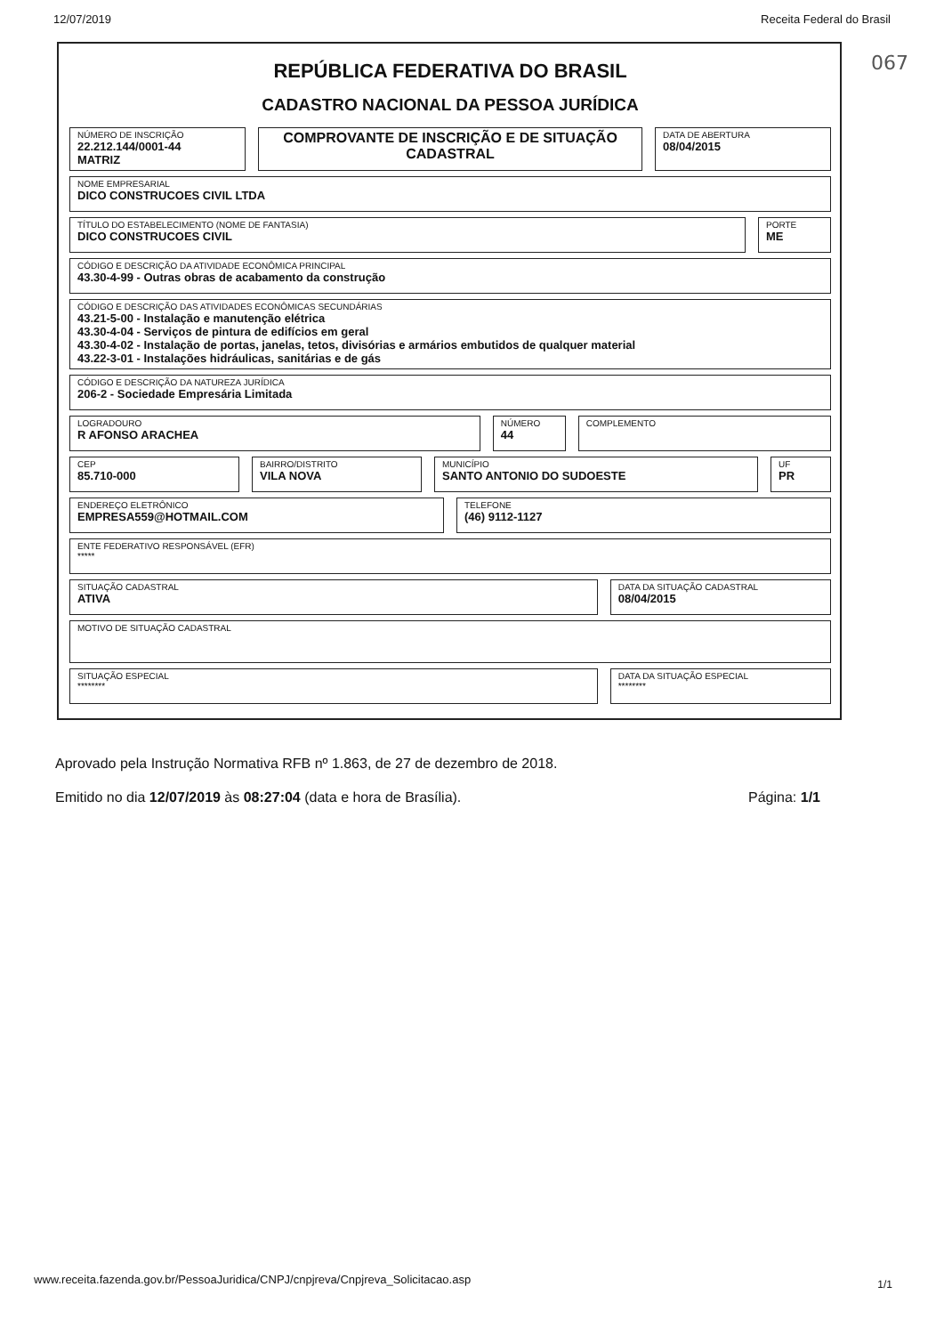12/07/2019 Receita Federal do Brasil
067
REPÚBLICA FEDERATIVA DO BRASIL
CADASTRO NACIONAL DA PESSOA JURÍDICA
NÚMERO DE INSCRIÇÃO
22.212.144/0001-44
MATRIZ
COMPROVANTE DE INSCRIÇÃO E DE SITUAÇÃO CADASTRAL
DATA DE ABERTURA
08/04/2015
NOME EMPRESARIAL
DICO CONSTRUCOES CIVIL LTDA
TÍTULO DO ESTABELECIMENTO (NOME DE FANTASIA)
DICO CONSTRUCOES CIVIL
PORTE
ME
CÓDIGO E DESCRIÇÃO DA ATIVIDADE ECONÔMICA PRINCIPAL
43.30-4-99 - Outras obras de acabamento da construção
CÓDIGO E DESCRIÇÃO DAS ATIVIDADES ECONÔMICAS SECUNDÁRIAS
43.21-5-00 - Instalação e manutenção elétrica
43.30-4-04 - Serviços de pintura de edifícios em geral
43.30-4-02 - Instalação de portas, janelas, tetos, divisórias e armários embutidos de qualquer material
43.22-3-01 - Instalações hidráulicas, sanitárias e de gás
CÓDIGO E DESCRIÇÃO DA NATUREZA JURÍDICA
206-2 - Sociedade Empresária Limitada
LOGRADOURO
R AFONSO ARACHEA
NÚMERO
44
COMPLEMENTO
CEP
85.710-000
BAIRRO/DISTRITO
VILA NOVA
MUNICÍPIO
SANTO ANTONIO DO SUDOESTE
UF
PR
ENDEREÇO ELETRÔNICO
EMPRESA559@HOTMAIL.COM
TELEFONE
(46) 9112-1127
ENTE FEDERATIVO RESPONSÁVEL (EFR)
*****
SITUAÇÃO CADASTRAL
ATIVA
DATA DA SITUAÇÃO CADASTRAL
08/04/2015
MOTIVO DE SITUAÇÃO CADASTRAL
SITUAÇÃO ESPECIAL
********
DATA DA SITUAÇÃO ESPECIAL
********
Aprovado pela Instrução Normativa RFB nº 1.863, de 27 de dezembro de 2018.
Emitido no dia 12/07/2019 às 08:27:04 (data e hora de Brasília). Página: 1/1
www.receita.fazenda.gov.br/PessoaJuridica/CNPJ/cnpjreva/Cnpjreva_Solicitacao.asp
1/1